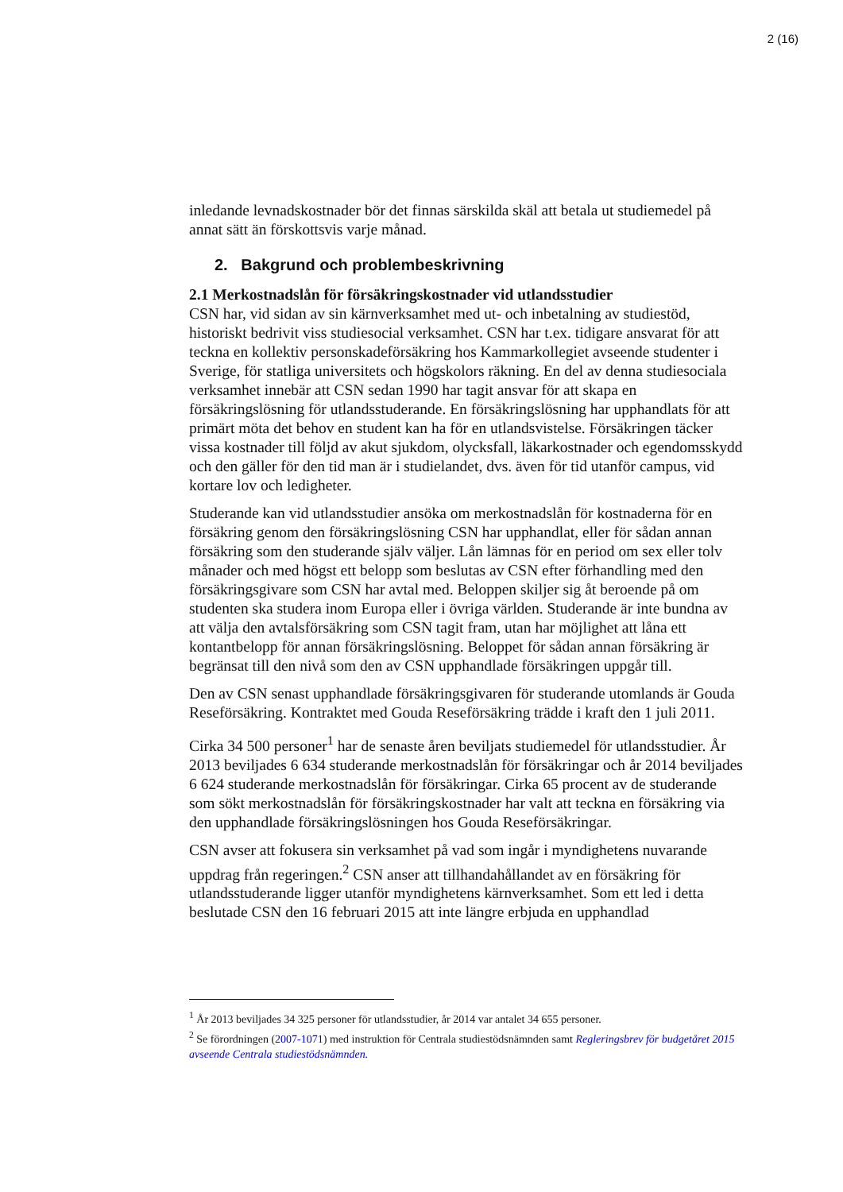2 (16)
inledande levnadskostnader bör det finnas särskilda skäl att betala ut studiemedel på annat sätt än förskottsvis varje månad.
2. Bakgrund och problembeskrivning
2.1 Merkostnadslån för försäkringskostnader vid utlandsstudier
CSN har, vid sidan av sin kärnverksamhet med ut- och inbetalning av studiestöd, historiskt bedrivit viss studiesocial verksamhet. CSN har t.ex. tidigare ansvarat för att teckna en kollektiv personskadeförsäkring hos Kammarkollegiet avseende studenter i Sverige, för statliga universitets och högskolors räkning. En del av denna studiesociala verksamhet innebär att CSN sedan 1990 har tagit ansvar för att skapa en försäkringslösning för utlandsstuderande. En försäkringslösning har upphandlats för att primärt möta det behov en student kan ha för en utlandsvistelse. Försäkringen täcker vissa kostnader till följd av akut sjukdom, olycksfall, läkarkostnader och egendomsskydd och den gäller för den tid man är i studielandet, dvs. även för tid utanför campus, vid kortare lov och ledigheter.
Studerande kan vid utlandsstudier ansöka om merkostnadslån för kostnaderna för en försäkring genom den försäkringslösning CSN har upphandlat, eller för sådan annan försäkring som den studerande själv väljer. Lån lämnas för en period om sex eller tolv månader och med högst ett belopp som beslutas av CSN efter förhandling med den försäkringsgivare som CSN har avtal med. Beloppen skiljer sig åt beroende på om studenten ska studera inom Europa eller i övriga världen. Studerande är inte bundna av att välja den avtalsförsäkring som CSN tagit fram, utan har möjlighet att låna ett kontantbelopp för annan försäkringslösning. Beloppet för sådan annan försäkring är begränsat till den nivå som den av CSN upphandlade försäkringen uppgår till.
Den av CSN senast upphandlade försäkringsgivaren för studerande utomlands är Gouda Reseförsäkring. Kontraktet med Gouda Reseförsäkring trädde i kraft den 1 juli 2011.
Cirka 34 500 personer<sup>1</sup> har de senaste åren beviljats studiemedel för utlandsstudier. År 2013 beviljades 6 634 studerande merkostnadslån för försäkringar och år 2014 beviljades 6 624 studerande merkostnadslån för försäkringar. Cirka 65 procent av de studerande som sökt merkostnadslån för försäkringskostnader har valt att teckna en försäkring via den upphandlade försäkringslösningen hos Gouda Reseförsäkringar.
CSN avser att fokusera sin verksamhet på vad som ingår i myndighetens nuvarande uppdrag från regeringen.<sup>2</sup> CSN anser att tillhandahållandet av en försäkring för utlandsstuderande ligger utanför myndighetens kärnverksamhet. Som ett led i detta beslutade CSN den 16 februari 2015 att inte längre erbjuda en upphandlad
<sup>1</sup> År 2013 beviljades 34 325 personer för utlandsstudier, år 2014 var antalet 34 655 personer.
<sup>2</sup> Se förordningen (2007-1071) med instruktion för Centrala studiestödsnämnden samt Regleringsbrev för budgetåret 2015 avseende Centrala studiestödsnämnden.